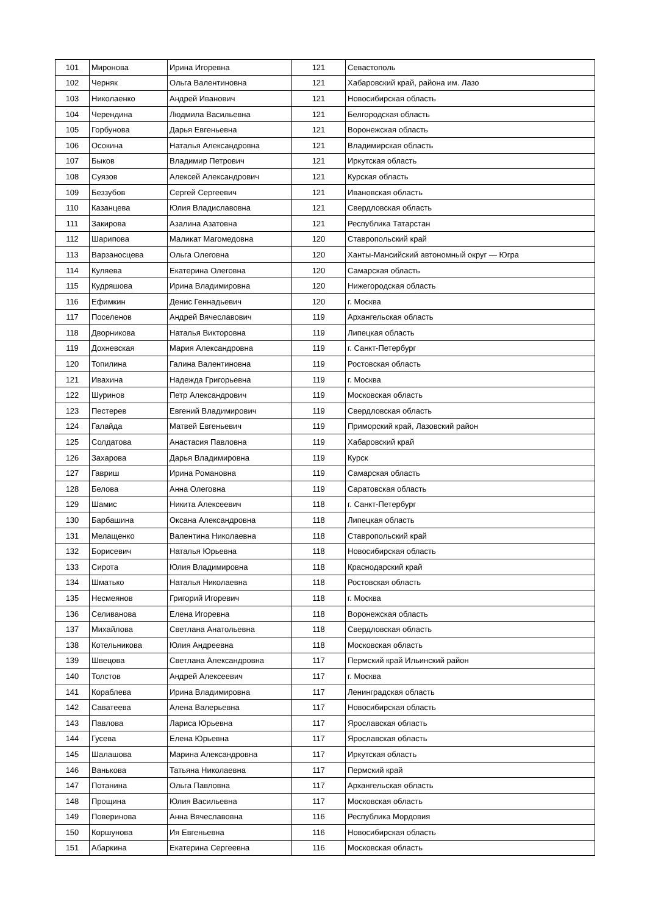| 101 | Миронова | Ирина Игоревна | 121 | Севастополь |
| 102 | Черняк | Ольга Валентиновна | 121 | Хабаровский край, района им. Лазо |
| 103 | Николаенко | Андрей Иванович | 121 | Новосибирская область |
| 104 | Черендина | Людмила Васильевна | 121 | Белгородская область |
| 105 | Горбунова | Дарья Евгеньевна | 121 | Воронежская область |
| 106 | Осокина | Наталья Александровна | 121 | Владимирская область |
| 107 | Быков | Владимир Петрович | 121 | Иркутская область |
| 108 | Суязов | Алексей Александрович | 121 | Курская область |
| 109 | Беззубов | Сергей Сергеевич | 121 | Ивановская область |
| 110 | Казанцева | Юлия Владиславовна | 121 | Свердловская область |
| 111 | Закирова | Азалина Азатовна | 121 | Республика Татарстан |
| 112 | Шарипова | Маликат Магомедовна | 120 | Ставропольский край |
| 113 | Варзаносцева | Ольга Олеговна | 120 | Ханты-Мансийский автономный округ — Югра |
| 114 | Куляева | Екатерина Олеговна | 120 | Самарская область |
| 115 | Кудряшова | Ирина Владимировна | 120 | Нижегородская область |
| 116 | Ефимкин | Денис Геннадьевич | 120 | г. Москва |
| 117 | Поселенов | Андрей Вячеславович | 119 | Архангельская область |
| 118 | Дворникова | Наталья Викторовна | 119 | Липецкая область |
| 119 | Дохневская | Мария Александровна | 119 | г. Санкт-Петербург |
| 120 | Топилина | Галина Валентиновна | 119 | Ростовская область |
| 121 | Ивахина | Надежда Григорьевна | 119 | г. Москва |
| 122 | Шуринов | Петр Александрович | 119 | Московская область |
| 123 | Пестерев | Евгений Владимирович | 119 | Свердловская область |
| 124 | Галайда | Матвей Евгеньевич | 119 | Приморский край, Лазовский район |
| 125 | Солдатова | Анастасия Павловна | 119 | Хабаровский край |
| 126 | Захарова | Дарья Владимировна | 119 | Курск |
| 127 | Гавриш | Ирина Романовна | 119 | Самарская область |
| 128 | Белова | Анна Олеговна | 119 | Саратовская область |
| 129 | Шамис | Никита Алексеевич | 118 | г. Санкт-Петербург |
| 130 | Барбашина | Оксана Александровна | 118 | Липецкая область |
| 131 | Мелащенко | Валентина Николаевна | 118 | Ставропольский край |
| 132 | Борисевич | Наталья Юрьевна | 118 | Новосибирская область |
| 133 | Сирота | Юлия Владимировна | 118 | Краснодарский край |
| 134 | Шматько | Наталья Николаевна | 118 | Ростовская область |
| 135 | Несмеянов | Григорий Игоревич | 118 | г. Москва |
| 136 | Селиванова | Елена Игоревна | 118 | Воронежская область |
| 137 | Михайлова | Светлана Анатольевна | 118 | Свердловская область |
| 138 | Котельникова | Юлия Андреевна | 118 | Московская область |
| 139 | Швецова | Светлана Александровна | 117 | Пермский край Ильинский район |
| 140 | Толстов | Андрей Алексеевич | 117 | г. Москва |
| 141 | Кораблева | Ирина Владимировна | 117 | Ленинградская область |
| 142 | Саватеева | Алена Валерьевна | 117 | Новосибирская область |
| 143 | Павлова | Лариса Юрьевна | 117 | Ярославская область |
| 144 | Гусева | Елена Юрьевна | 117 | Ярославская область |
| 145 | Шалашова | Марина Александровна | 117 | Иркутская область |
| 146 | Ванькова | Татьяна Николаевна | 117 | Пермский край |
| 147 | Потанина | Ольга Павловна | 117 | Архангельская область |
| 148 | Прощина | Юлия Васильевна | 117 | Московская область |
| 149 | Поверинова | Анна Вячеславовна | 116 | Республика Мордовия |
| 150 | Коршунова | Ия Евгеньевна | 116 | Новосибирская область |
| 151 | Абаркина | Екатерина Сергеевна | 116 | Московская область |